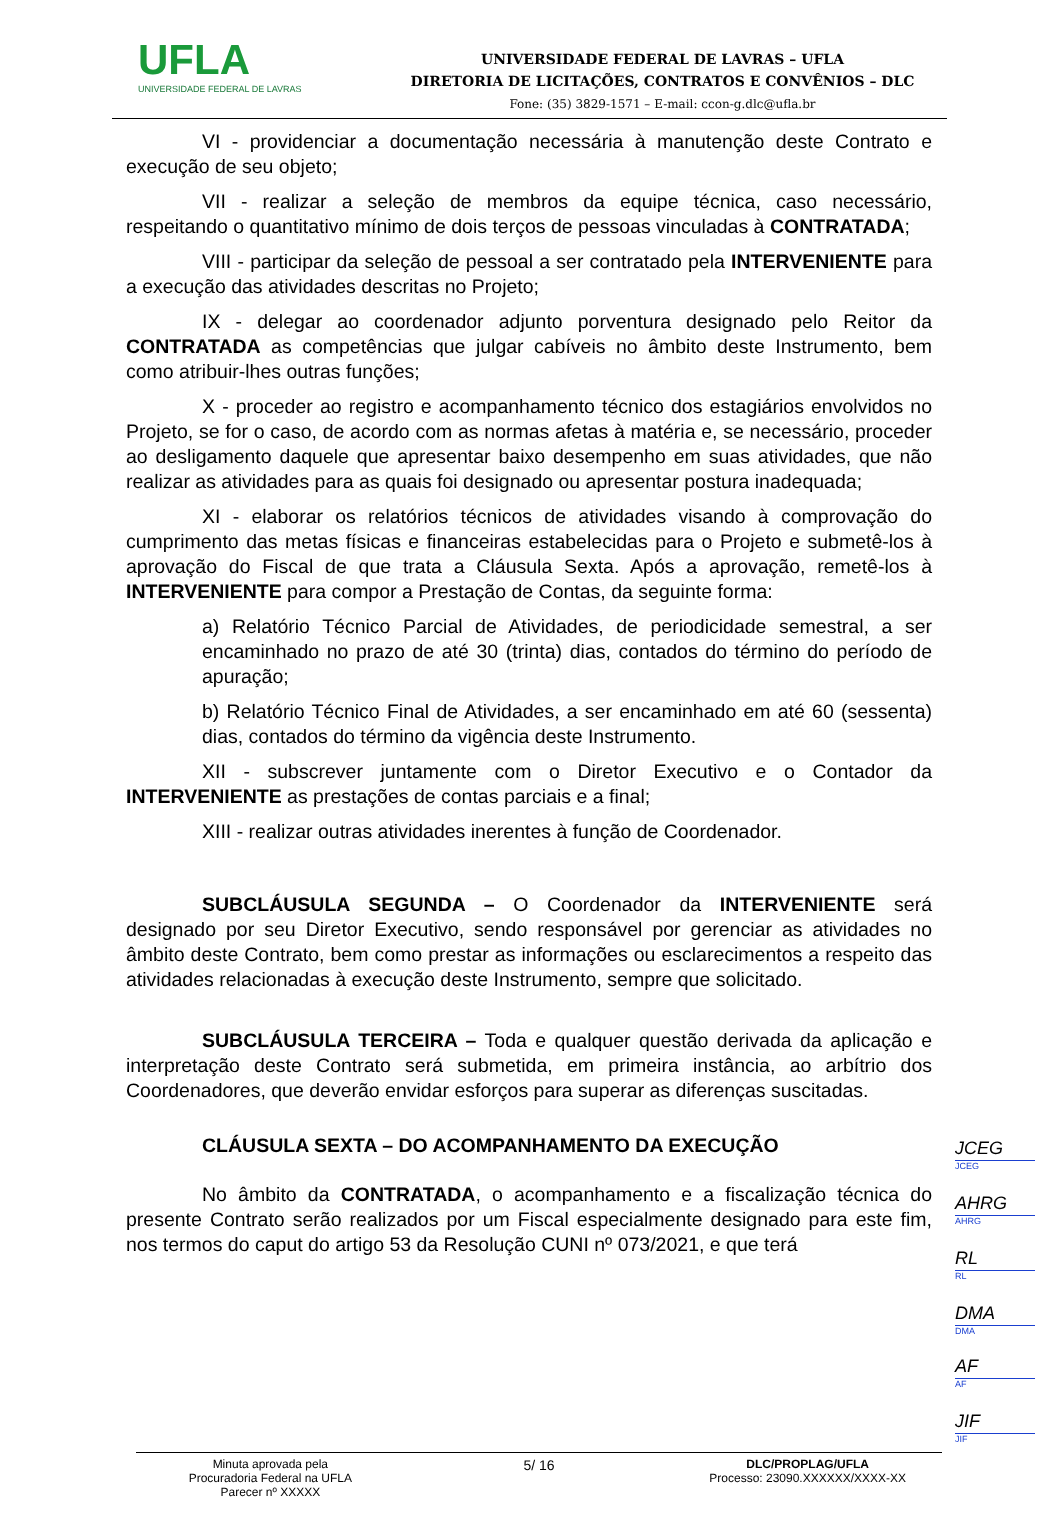UFLA
UNIVERSIDADE FEDERAL DE LAVRAS
UNIVERSIDADE FEDERAL DE LAVRAS – UFLA
DIRETORIA DE LICITAÇÕES, CONTRATOS E CONVÊNIOS – DLC
Fone: (35) 3829-1571 – E-mail: ccon-g.dlc@ufla.br
VI - providenciar a documentação necessária à manutenção deste Contrato e execução de seu objeto;
VII - realizar a seleção de membros da equipe técnica, caso necessário, respeitando o quantitativo mínimo de dois terços de pessoas vinculadas à CONTRATADA;
VIII - participar da seleção de pessoal a ser contratado pela INTERVENIENTE para a execução das atividades descritas no Projeto;
IX - delegar ao coordenador adjunto porventura designado pelo Reitor da CONTRATADA as competências que julgar cabíveis no âmbito deste Instrumento, bem como atribuir-lhes outras funções;
X - proceder ao registro e acompanhamento técnico dos estagiários envolvidos no Projeto, se for o caso, de acordo com as normas afetas à matéria e, se necessário, proceder ao desligamento daquele que apresentar baixo desempenho em suas atividades, que não realizar as atividades para as quais foi designado ou apresentar postura inadequada;
XI - elaborar os relatórios técnicos de atividades visando à comprovação do cumprimento das metas físicas e financeiras estabelecidas para o Projeto e submetê-los à aprovação do Fiscal de que trata a Cláusula Sexta. Após a aprovação, remetê-los à INTERVENIENTE para compor a Prestação de Contas, da seguinte forma:
a) Relatório Técnico Parcial de Atividades, de periodicidade semestral, a ser encaminhado no prazo de até 30 (trinta) dias, contados do término do período de apuração;
b) Relatório Técnico Final de Atividades, a ser encaminhado em até 60 (sessenta) dias, contados do término da vigência deste Instrumento.
XII - subscrever juntamente com o Diretor Executivo e o Contador da INTERVENIENTE as prestações de contas parciais e a final;
XIII - realizar outras atividades inerentes à função de Coordenador.
SUBCLÁUSULA SEGUNDA – O Coordenador da INTERVENIENTE será designado por seu Diretor Executivo, sendo responsável por gerenciar as atividades no âmbito deste Contrato, bem como prestar as informações ou esclarecimentos a respeito das atividades relacionadas à execução deste Instrumento, sempre que solicitado.
SUBCLÁUSULA TERCEIRA – Toda e qualquer questão derivada da aplicação e interpretação deste Contrato será submetida, em primeira instância, ao arbítrio dos Coordenadores, que deverão envidar esforços para superar as diferenças suscitadas.
CLÁUSULA SEXTA – DO ACOMPANHAMENTO DA EXECUÇÃO
No âmbito da CONTRATADA, o acompanhamento e a fiscalização técnica do presente Contrato serão realizados por um Fiscal especialmente designado para este fim, nos termos do caput do artigo 53 da Resolução CUNI nº 073/2021, e que terá
JCEG
JCEG
AHRG
AHRG
RL
RL
DMA
DMA
AF
AF
JIF
JIF
Minuta aprovada pela
Procuradoria Federal na UFLA
Parecer nº XXXXX
5/ 16
DLC/PROPLAG/UFLA
Processo: 23090.XXXXXX/XXXX-XX